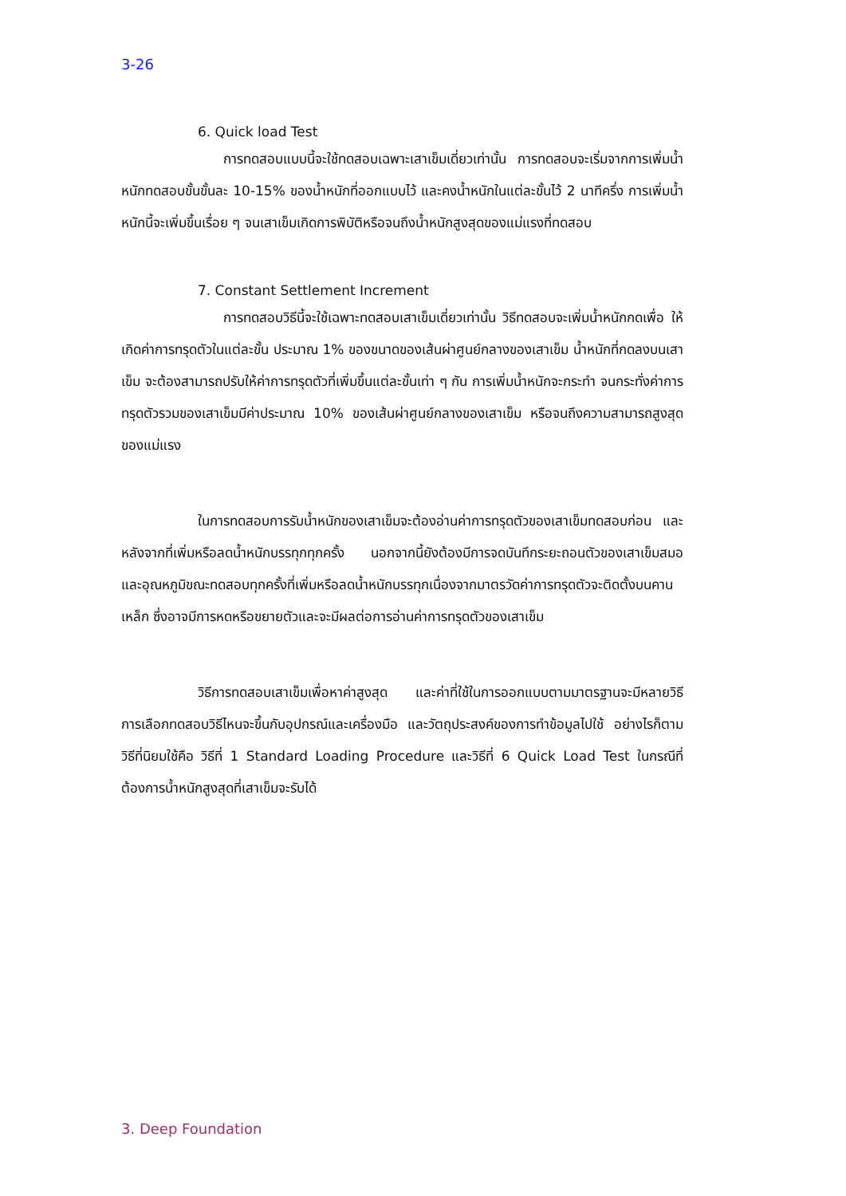3-26
6. Quick load Test
การทดสอบแบบนี้จะใช้ทดสอบเฉพาะเสาเข็มเดี่ยวเท่านั้น การทดสอบจะเริ่มจากการเพิ่มน้ำหนักทดสอบขั้นขั้นละ 10-15% ของน้ำหนักที่ออกแบบไว้ และคงน้ำหนักในแต่ละขั้นไว้ 2 นาทีครึ่ง การเพิ่มน้ำหนักนี้จะเพิ่มขึ้นเรื่อย ๆ จนเสาเข็มเกิดการพิบัติหรือจนถึงน้ำหนักสูงสุดของแม่แรงที่ทดสอบ
7. Constant Settlement Increment
การทดสอบวิธีนี้จะใช้เฉพาะทดสอบเสาเข็มเดี่ยวเท่านั้น วิธีทดสอบจะเพิ่มน้ำหนักกดเพื่อ ให้เกิดค่าการทรุดตัวในแต่ละขั้น ประมาณ 1% ของขนาดของเส้นผ่าศูนย์กลางของเสาเข็ม น้ำหนักที่กดลงบนเสาเข็ม จะต้องสามารถปรับให้ค่าการทรุดตัวที่เพิ่มขึ้นแต่ละขั้นเท่า ๆ กัน การเพิ่มน้ำหนักจะกระทำ จนกระทั่งค่าการทรุดตัวรวมของเสาเข็มมีค่าประมาณ 10% ของเส้นผ่าศูนย์กลางของเสาเข็ม หรือจนถึงความสามารถสูงสุดของแม่แรง
ในการทดสอบการรับน้ำหนักของเสาเข็มจะต้องอ่านค่าการทรุดตัวของเสาเข็มทดสอบก่อน และหลังจากที่เพิ่มหรือลดน้ำหนักบรรทุกทุกครั้ง นอกจากนี้ยังต้องมีการจดบันทึกระยะถอนตัวของเสาเข็มสมอ และอุณหภูมิขณะทดสอบทุกครั้งที่เพิ่มหรือลดน้ำหนักบรรทุกเนื่องจากมาตรวัดค่าการทรุดตัวจะติดตั้งบนคานเหล็ก ซึ่งอาจมีการหดหรือขยายตัวและจะมีผลต่อการอ่านค่าการทรุดตัวของเสาเข็ม
วิธีการทดสอบเสาเข็มเพื่อหาค่าสูงสุด และค่าที่ใช้ในการออกแบบตามมาตรฐานจะมีหลายวิธี การเลือกทดสอบวิธีไหนจะขึ้นกับอุปกรณ์และเครื่องมือ และวัตถุประสงค์ของการทำข้อมูลไปใช้ อย่างไรก็ตามวิธีที่นิยมใช้คือ วิธีที่ 1 Standard Loading Procedure และวิธีที่ 6 Quick Load Test ในกรณีที่ต้องการน้ำหนักสูงสุดที่เสาเข็มจะรับได้
3. Deep Foundation